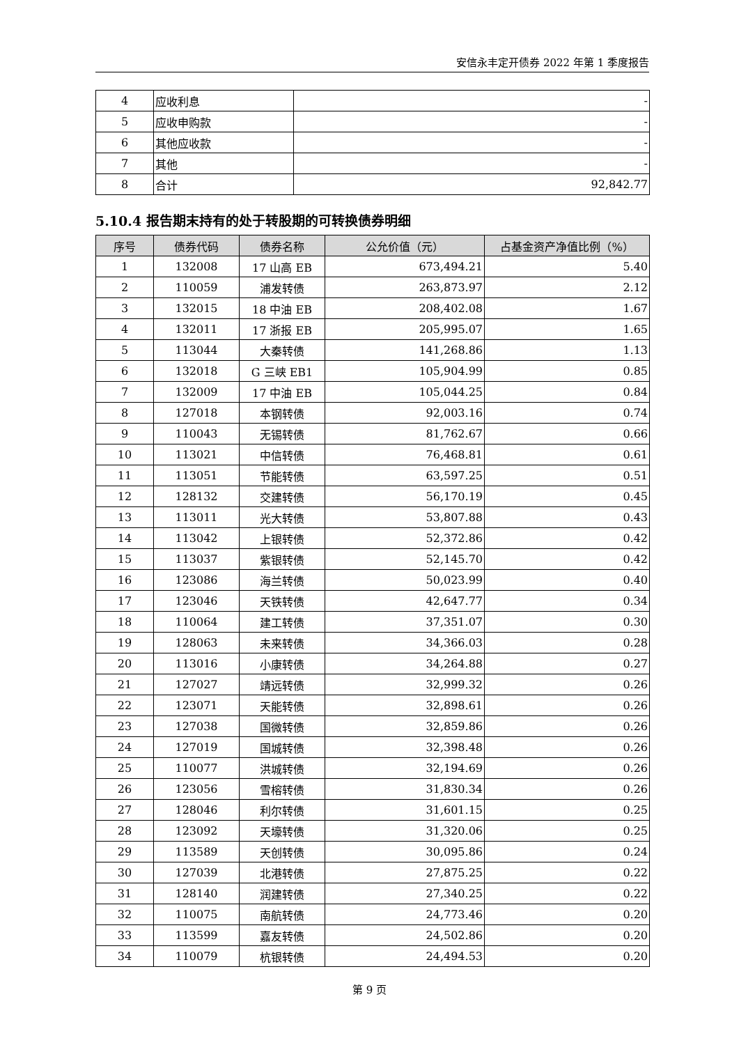安信永丰定开债券 2022 年第 1 季度报告
| 4 | 应收利息 | - |
| 5 | 应收申购款 | - |
| 6 | 其他应收款 | - |
| 7 | 其他 | - |
| 8 | 合计 | 92,842.77 |
5.10.4 报告期末持有的处于转股期的可转换债券明细
| 序号 | 债券代码 | 债券名称 | 公允价值（元） | 占基金资产净值比例（%） |
| --- | --- | --- | --- | --- |
| 1 | 132008 | 17 山高 EB | 673,494.21 | 5.40 |
| 2 | 110059 | 浦发转债 | 263,873.97 | 2.12 |
| 3 | 132015 | 18 中油 EB | 208,402.08 | 1.67 |
| 4 | 132011 | 17 浙报 EB | 205,995.07 | 1.65 |
| 5 | 113044 | 大秦转债 | 141,268.86 | 1.13 |
| 6 | 132018 | G 三峡 EB1 | 105,904.99 | 0.85 |
| 7 | 132009 | 17 中油 EB | 105,044.25 | 0.84 |
| 8 | 127018 | 本钢转债 | 92,003.16 | 0.74 |
| 9 | 110043 | 无锡转债 | 81,762.67 | 0.66 |
| 10 | 113021 | 中信转债 | 76,468.81 | 0.61 |
| 11 | 113051 | 节能转债 | 63,597.25 | 0.51 |
| 12 | 128132 | 交建转债 | 56,170.19 | 0.45 |
| 13 | 113011 | 光大转债 | 53,807.88 | 0.43 |
| 14 | 113042 | 上银转债 | 52,372.86 | 0.42 |
| 15 | 113037 | 紫银转债 | 52,145.70 | 0.42 |
| 16 | 123086 | 海兰转债 | 50,023.99 | 0.40 |
| 17 | 123046 | 天铁转债 | 42,647.77 | 0.34 |
| 18 | 110064 | 建工转债 | 37,351.07 | 0.30 |
| 19 | 128063 | 未来转债 | 34,366.03 | 0.28 |
| 20 | 113016 | 小康转债 | 34,264.88 | 0.27 |
| 21 | 127027 | 靖远转债 | 32,999.32 | 0.26 |
| 22 | 123071 | 天能转债 | 32,898.61 | 0.26 |
| 23 | 127038 | 国微转债 | 32,859.86 | 0.26 |
| 24 | 127019 | 国城转债 | 32,398.48 | 0.26 |
| 25 | 110077 | 洪城转债 | 32,194.69 | 0.26 |
| 26 | 123056 | 雪榕转债 | 31,830.34 | 0.26 |
| 27 | 128046 | 利尔转债 | 31,601.15 | 0.25 |
| 28 | 123092 | 天壕转债 | 31,320.06 | 0.25 |
| 29 | 113589 | 天创转债 | 30,095.86 | 0.24 |
| 30 | 127039 | 北港转债 | 27,875.25 | 0.22 |
| 31 | 128140 | 润建转债 | 27,340.25 | 0.22 |
| 32 | 110075 | 南航转债 | 24,773.46 | 0.20 |
| 33 | 113599 | 嘉友转债 | 24,502.86 | 0.20 |
| 34 | 110079 | 杭银转债 | 24,494.53 | 0.20 |
第 9 页